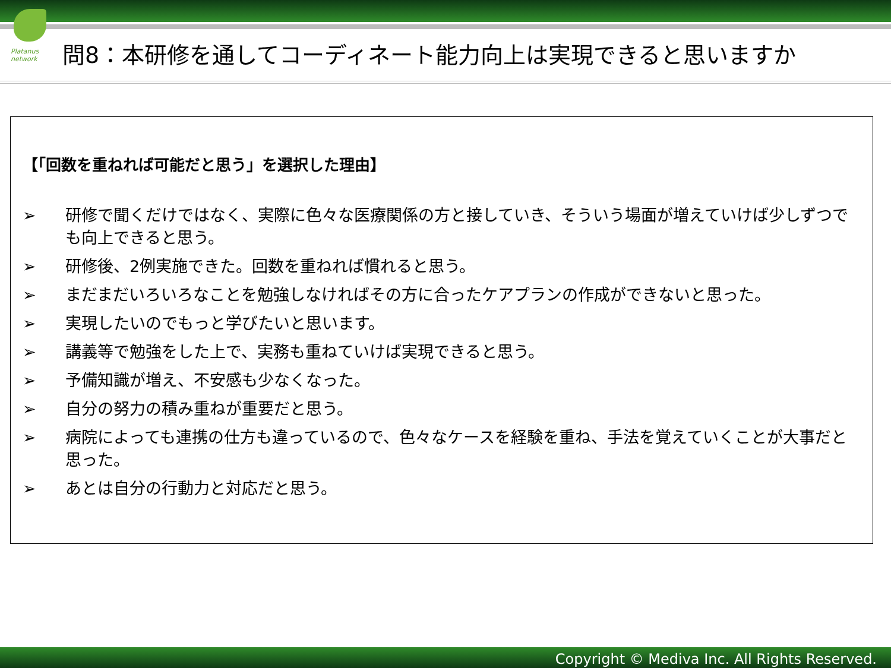Platanus network
問8：本研修を通してコーディネート能力向上は実現できると思いますか
【「回数を重ねれば可能だと思う」を選択した理由】
➢ 研修で聞くだけではなく、実際に色々な医療関係の方と接していき、そういう場面が増えていけば少しずつでも向上できると思う。
➢ 研修後、2例実施できた。回数を重ねれば慣れると思う。
➢ まだまだいろいろなことを勉強しなければその方に合ったケアプランの作成ができないと思った。
➢ 実現したいのでもっと学びたいと思います。
➢ 講義等で勉強をした上で、実務も重ねていけば実現できると思う。
➢ 予備知識が増え、不安感も少なくなった。
➢ 自分の努力の積み重ねが重要だと思う。
➢ 病院によっても連携の仕方も違っているので、色々なケースを経験を重ね、手法を覚えていくことが大事だと思った。
➢ あとは自分の行動力と対応だと思う。
Copyright © Mediva Inc. All Rights Reserved.